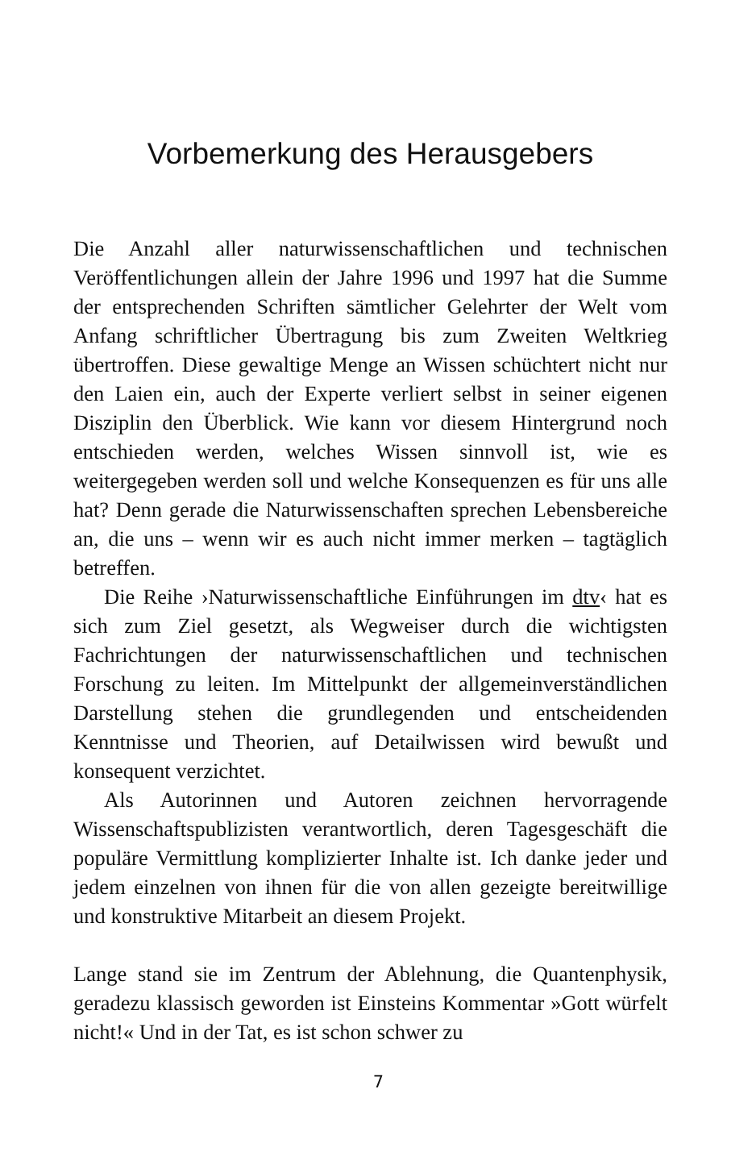Vorbemerkung des Herausgebers
Die Anzahl aller naturwissenschaftlichen und technischen Veröffentlichungen allein der Jahre 1996 und 1997 hat die Summe der entsprechenden Schriften sämtlicher Gelehrter der Welt vom Anfang schriftlicher Übertragung bis zum Zweiten Weltkrieg übertroffen. Diese gewaltige Menge an Wissen schüchtert nicht nur den Laien ein, auch der Experte verliert selbst in seiner eigenen Disziplin den Überblick. Wie kann vor diesem Hintergrund noch entschieden werden, welches Wissen sinnvoll ist, wie es weitergegeben werden soll und welche Konsequenzen es für uns alle hat? Denn gerade die Naturwissenschaften sprechen Lebensbereiche an, die uns – wenn wir es auch nicht immer merken – tagtäglich betreffen.
Die Reihe ›Naturwissenschaftliche Einführungen im dtv‹ hat es sich zum Ziel gesetzt, als Wegweiser durch die wichtigsten Fachrichtungen der naturwissenschaftlichen und technischen Forschung zu leiten. Im Mittelpunkt der allgemeinverständlichen Darstellung stehen die grundlegenden und entscheidenden Kenntnisse und Theorien, auf Detailwissen wird bewußt und konsequent verzichtet.
Als Autorinnen und Autoren zeichnen hervorragende Wissenschaftspublizisten verantwortlich, deren Tagesgeschäft die populäre Vermittlung komplizierter Inhalte ist. Ich danke jeder und jedem einzelnen von ihnen für die von allen gezeigte bereitwillige und konstruktive Mitarbeit an diesem Projekt.
Lange stand sie im Zentrum der Ablehnung, die Quantenphysik, geradezu klassisch geworden ist Einsteins Kommentar »Gott würfelt nicht!« Und in der Tat, es ist schon schwer zu
7